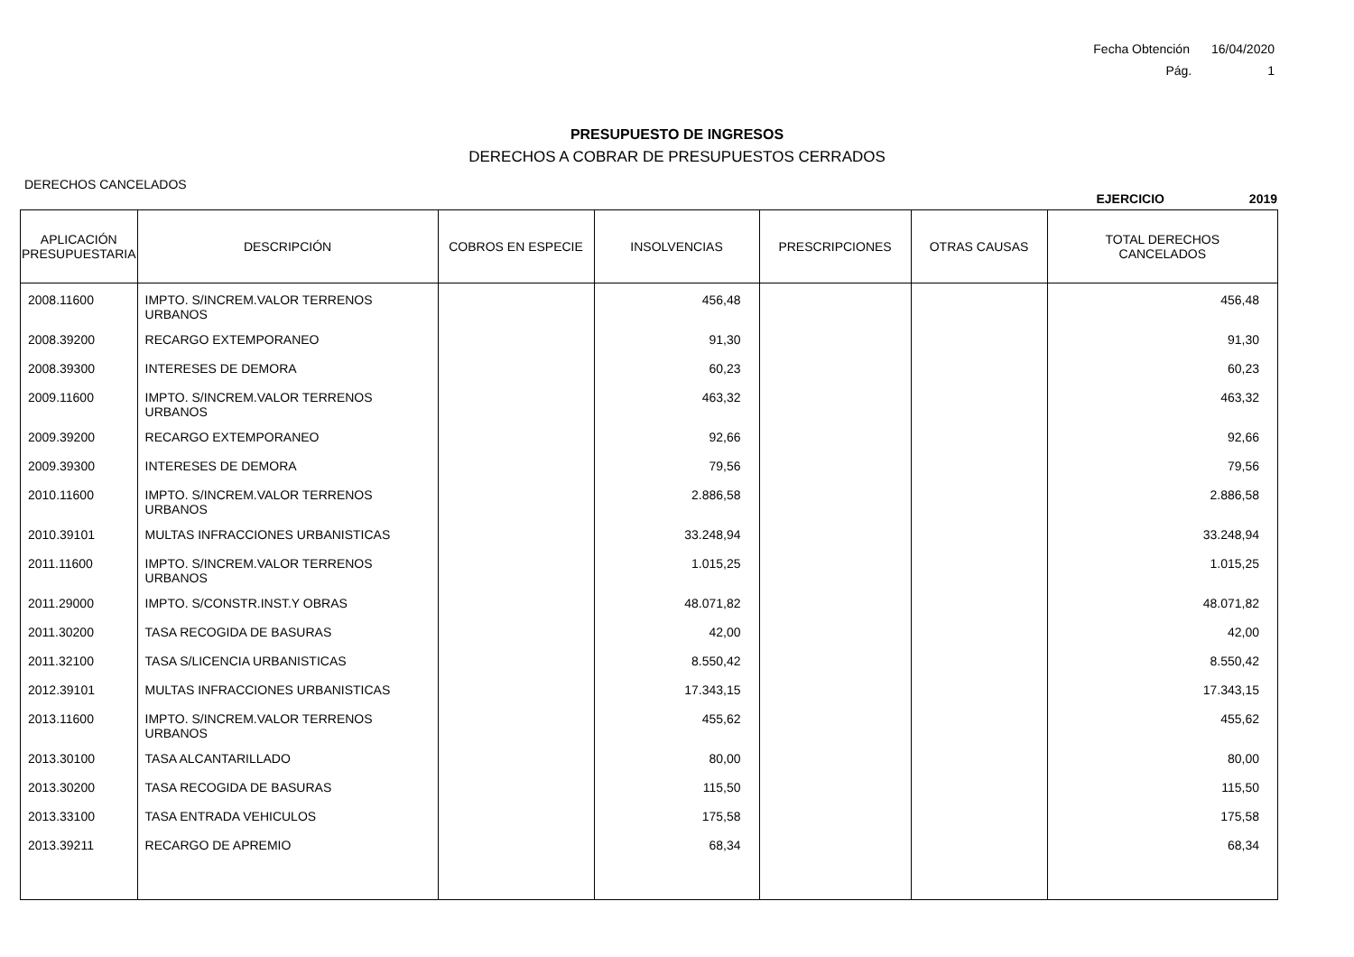Fecha Obtención 16/04/2020
Pág. 1
PRESUPUESTO DE INGRESOS
DERECHOS A COBRAR DE PRESUPUESTOS CERRADOS
DERECHOS CANCELADOS
EJERCICIO 2019
| APLICACIÓN PRESUPUESTARIA | DESCRIPCIÓN | COBROS EN ESPECIE | INSOLVENCIAS | PRESCRIPCIONES | OTRAS CAUSAS | TOTAL DERECHOS CANCELADOS |
| --- | --- | --- | --- | --- | --- | --- |
| 2008.11600 | IMPTO. S/INCREM.VALOR TERRENOS URBANOS | | 456,48 | | | 456,48 |
| 2008.39200 | RECARGO EXTEMPORANEO | | 91,30 | | | 91,30 |
| 2008.39300 | INTERESES DE DEMORA | | 60,23 | | | 60,23 |
| 2009.11600 | IMPTO. S/INCREM.VALOR TERRENOS URBANOS | | 463,32 | | | 463,32 |
| 2009.39200 | RECARGO EXTEMPORANEO | | 92,66 | | | 92,66 |
| 2009.39300 | INTERESES DE DEMORA | | 79,56 | | | 79,56 |
| 2010.11600 | IMPTO. S/INCREM.VALOR TERRENOS URBANOS | | 2.886,58 | | | 2.886,58 |
| 2010.39101 | MULTAS INFRACCIONES URBANISTICAS | | 33.248,94 | | | 33.248,94 |
| 2011.11600 | IMPTO. S/INCREM.VALOR TERRENOS URBANOS | | 1.015,25 | | | 1.015,25 |
| 2011.29000 | IMPTO. S/CONSTR.INST.Y OBRAS | | 48.071,82 | | | 48.071,82 |
| 2011.30200 | TASA RECOGIDA DE BASURAS | | 42,00 | | | 42,00 |
| 2011.32100 | TASA S/LICENCIA URBANISTICAS | | 8.550,42 | | | 8.550,42 |
| 2012.39101 | MULTAS INFRACCIONES URBANISTICAS | | 17.343,15 | | | 17.343,15 |
| 2013.11600 | IMPTO. S/INCREM.VALOR TERRENOS URBANOS | | 455,62 | | | 455,62 |
| 2013.30100 | TASA ALCANTARILLADO | | 80,00 | | | 80,00 |
| 2013.30200 | TASA RECOGIDA DE BASURAS | | 115,50 | | | 115,50 |
| 2013.33100 | TASA ENTRADA VEHICULOS | | 175,58 | | | 175,58 |
| 2013.39211 | RECARGO DE APREMIO | | 68,34 | | | 68,34 |